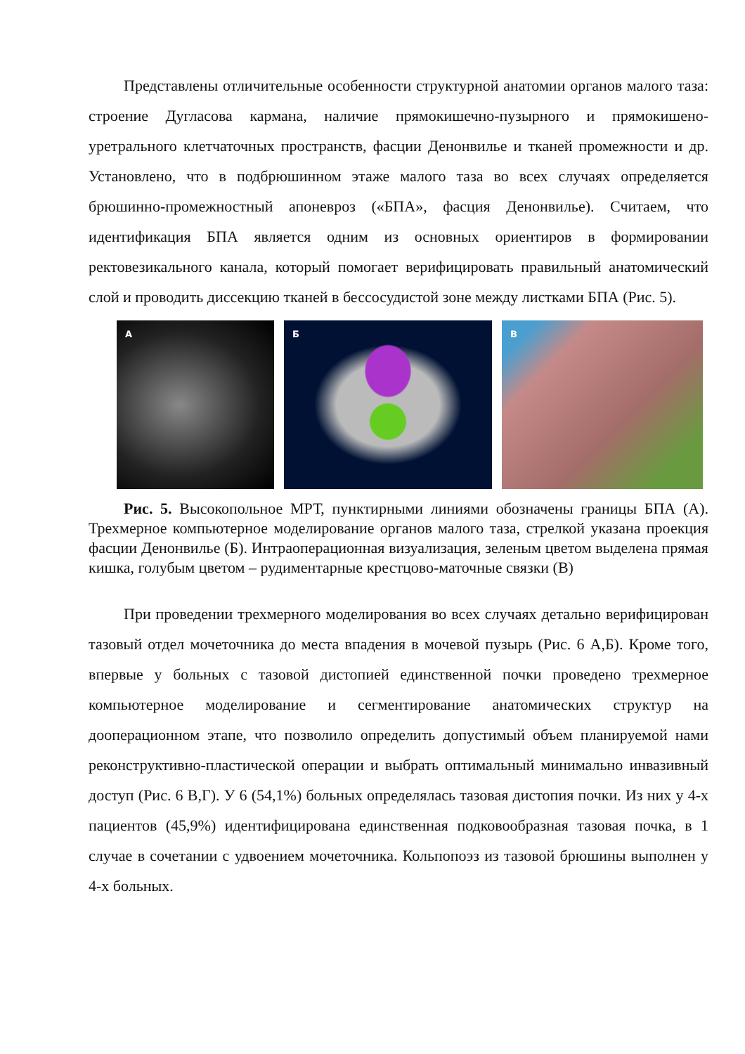Представлены отличительные особенности структурной анатомии органов малого таза: строение Дугласова кармана, наличие прямокишечно-пузырного и прямокишено-уретрального клетчаточных пространств, фасции Денонвилье и тканей промежности и др. Установлено, что в подбрюшинном этаже малого таза во всех случаях определяется брюшинно-промежностный апоневроз («БПА», фасция Денонвилье). Считаем, что идентификация БПА является одним из основных ориентиров в формировании ректовезикального канала, который помогает верифицировать правильный анатомический слой и проводить диссекцию тканей в бессосудистой зоне между листками БПА (Рис. 5).
А Б В
Рис. 5. Высокопольное МРТ, пунктирными линиями обозначены границы БПА (А). Трехмерное компьютерное моделирование органов малого таза, стрелкой указана проекция фасции Денонвилье (Б). Интраоперационная визуализация, зеленым цветом выделена прямая кишка, голубым цветом – рудиментарные крестцово-маточные связки (В)
При проведении трехмерного моделирования во всех случаях детально верифицирован тазовый отдел мочеточника до места впадения в мочевой пузырь (Рис. 6 А,Б). Кроме того, впервые у больных с тазовой дистопией единственной почки проведено трехмерное компьютерное моделирование и сегментирование анатомических структур на дооперационном этапе, что позволило определить допустимый объем планируемой нами реконструктивно-пластической операции и выбрать оптимальный минимально инвазивный доступ (Рис. 6 В,Г). У 6 (54,1%) больных определялась тазовая дистопия почки. Из них у 4-х пациентов (45,9%) идентифицирована единственная подковообразная тазовая почка, в 1 случае в сочетании с удвоением мочеточника. Кольпопоэз из тазовой брюшины выполнен у 4-х больных.